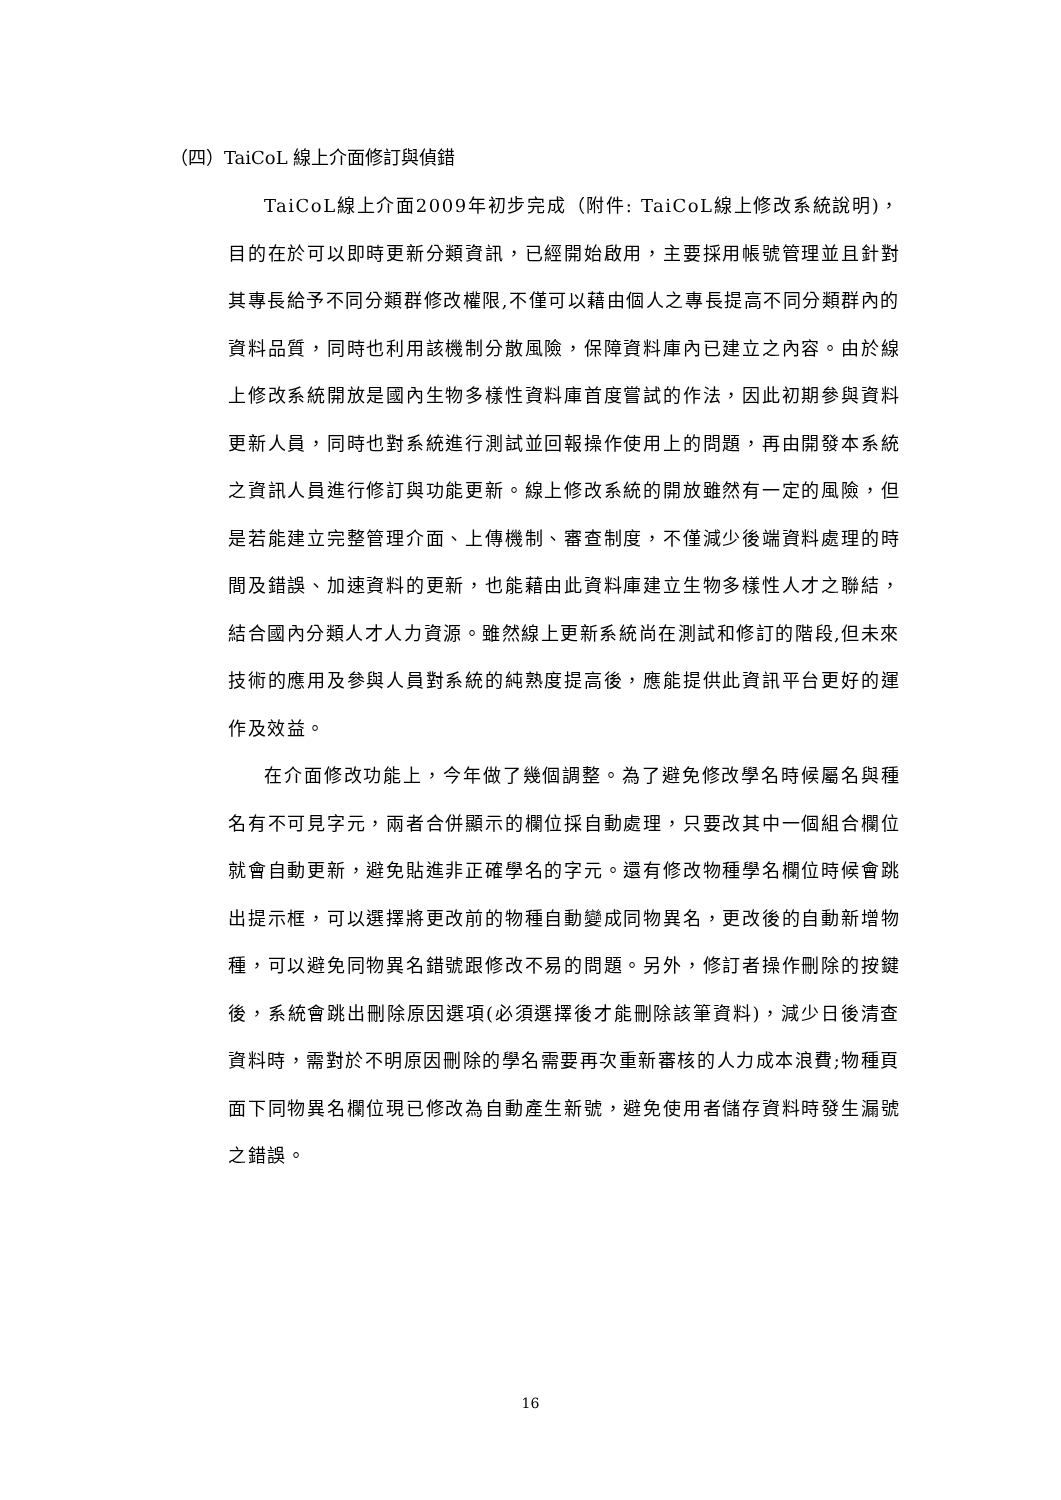（四）TaiCoL 線上介面修訂與偵錯
TaiCoL線上介面2009年初步完成（附件: TaiCoL線上修改系統說明)，目的在於可以即時更新分類資訊，已經開始啟用，主要採用帳號管理並且針對其專長給予不同分類群修改權限,不僅可以藉由個人之專長提高不同分類群內的資料品質，同時也利用該機制分散風險，保障資料庫內已建立之內容。由於線上修改系統開放是國內生物多樣性資料庫首度嘗試的作法，因此初期參與資料更新人員，同時也對系統進行測試並回報操作使用上的問題，再由開發本系統之資訊人員進行修訂與功能更新。線上修改系統的開放雖然有一定的風險，但是若能建立完整管理介面、上傳機制、審查制度，不僅減少後端資料處理的時間及錯誤、加速資料的更新，也能藉由此資料庫建立生物多樣性人才之聯結，結合國內分類人才人力資源。雖然線上更新系統尚在測試和修訂的階段,但未來技術的應用及參與人員對系統的純熟度提高後，應能提供此資訊平台更好的運作及效益。
在介面修改功能上，今年做了幾個調整。為了避免修改學名時候屬名與種名有不可見字元，兩者合併顯示的欄位採自動處理，只要改其中一個組合欄位就會自動更新，避免貼進非正確學名的字元。還有修改物種學名欄位時候會跳出提示框，可以選擇將更改前的物種自動變成同物異名，更改後的自動新增物種，可以避免同物異名錯號跟修改不易的問題。另外，修訂者操作刪除的按鍵後，系統會跳出刪除原因選項(必須選擇後才能刪除該筆資料)，減少日後清查資料時，需對於不明原因刪除的學名需要再次重新審核的人力成本浪費;物種頁面下同物異名欄位現已修改為自動產生新號，避免使用者儲存資料時發生漏號之錯誤。
16